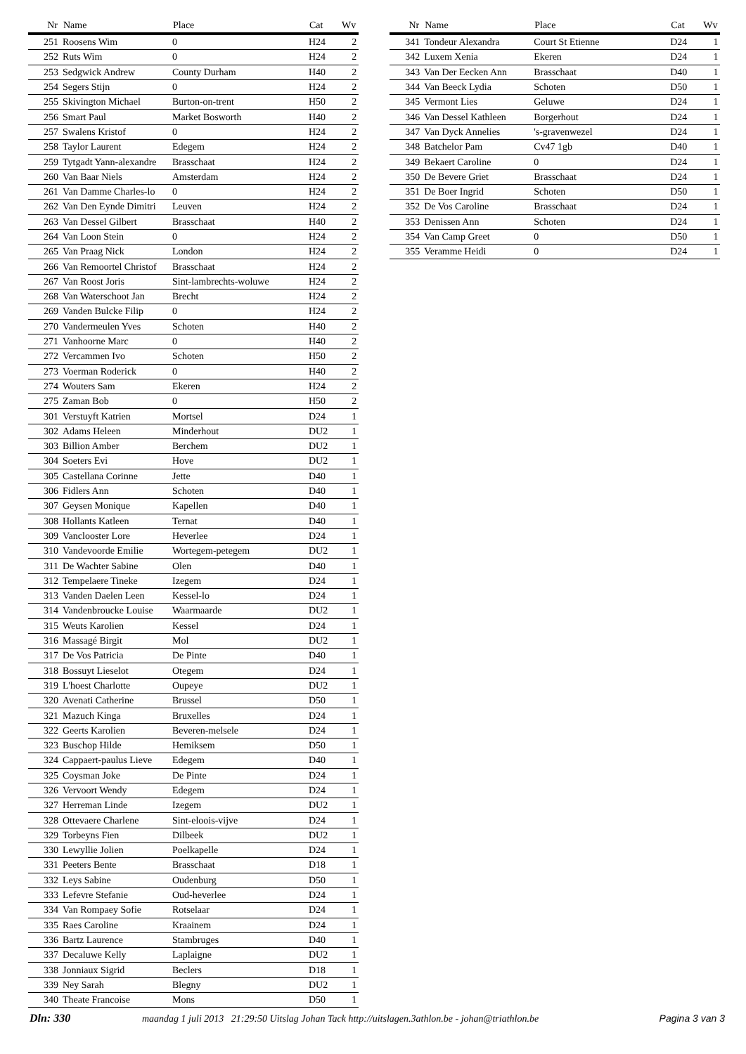| Nr | Name | Place | Cat | Wv |
| --- | --- | --- | --- | --- |
| 251 | Roosens Wim | 0 | H24 | 2 |
| 252 | Ruts Wim | 0 | H24 | 2 |
| 253 | Sedgwick Andrew | County Durham | H40 | 2 |
| 254 | Segers Stijn | 0 | H24 | 2 |
| 255 | Skivington Michael | Burton-on-trent | H50 | 2 |
| 256 | Smart Paul | Market Bosworth | H40 | 2 |
| 257 | Swalens Kristof | 0 | H24 | 2 |
| 258 | Taylor Laurent | Edegem | H24 | 2 |
| 259 | Tytgadt Yann-alexandre | Brasschaat | H24 | 2 |
| 260 | Van Baar Niels | Amsterdam | H24 | 2 |
| 261 | Van Damme Charles-lo | 0 | H24 | 2 |
| 262 | Van Den Eynde Dimitri | Leuven | H24 | 2 |
| 263 | Van Dessel Gilbert | Brasschaat | H40 | 2 |
| 264 | Van Loon Stein | 0 | H24 | 2 |
| 265 | Van Praag Nick | London | H24 | 2 |
| 266 | Van Remoortel Christof | Brasschaat | H24 | 2 |
| 267 | Van Roost Joris | Sint-lambrechts-woluwe | H24 | 2 |
| 268 | Van Waterschoot Jan | Brecht | H24 | 2 |
| 269 | Vanden Bulcke Filip | 0 | H24 | 2 |
| 270 | Vandermeulen Yves | Schoten | H40 | 2 |
| 271 | Vanhoorne Marc | 0 | H40 | 2 |
| 272 | Vercammen Ivo | Schoten | H50 | 2 |
| 273 | Voerman Roderick | 0 | H40 | 2 |
| 274 | Wouters Sam | Ekeren | H24 | 2 |
| 275 | Zaman Bob | 0 | H50 | 2 |
| 301 | Verstuyft Katrien | Mortsel | D24 | 1 |
| 302 | Adams Heleen | Minderhout | DU2 | 1 |
| 303 | Billion Amber | Berchem | DU2 | 1 |
| 304 | Soeters Evi | Hove | DU2 | 1 |
| 305 | Castellana Corinne | Jette | D40 | 1 |
| 306 | Fidlers Ann | Schoten | D40 | 1 |
| 307 | Geysen Monique | Kapellen | D40 | 1 |
| 308 | Hollants Katleen | Ternat | D40 | 1 |
| 309 | Vanclooster Lore | Heverlee | D24 | 1 |
| 310 | Vandevoorde Emilie | Wortegem-petegem | DU2 | 1 |
| 311 | De Wachter Sabine | Olen | D40 | 1 |
| 312 | Tempelaere Tineke | Izegem | D24 | 1 |
| 313 | Vanden Daelen Leen | Kessel-lo | D24 | 1 |
| 314 | Vandenbroucke Louise | Waarmaarde | DU2 | 1 |
| 315 | Weuts Karolien | Kessel | D24 | 1 |
| 316 | Massagé Birgit | Mol | DU2 | 1 |
| 317 | De Vos Patricia | De Pinte | D40 | 1 |
| 318 | Bossuyt Lieselot | Otegem | D24 | 1 |
| 319 | L'hoest Charlotte | Oupeye | DU2 | 1 |
| 320 | Avenati Catherine | Brussel | D50 | 1 |
| 321 | Mazuch Kinga | Bruxelles | D24 | 1 |
| 322 | Geerts Karolien | Beveren-melsele | D24 | 1 |
| 323 | Buschop Hilde | Hemiksem | D50 | 1 |
| 324 | Cappaert-paulus Lieve | Edegem | D40 | 1 |
| 325 | Coysman Joke | De Pinte | D24 | 1 |
| 326 | Vervoort Wendy | Edegem | D24 | 1 |
| 327 | Herreman Linde | Izegem | DU2 | 1 |
| 328 | Ottevaere Charlene | Sint-eloois-vijve | D24 | 1 |
| 329 | Torbeyns Fien | Dilbeek | DU2 | 1 |
| 330 | Lewyllie Jolien | Poelkapelle | D24 | 1 |
| 331 | Peeters Bente | Brasschaat | D18 | 1 |
| 332 | Leys Sabine | Oudenburg | D50 | 1 |
| 333 | Lefevre Stefanie | Oud-heverlee | D24 | 1 |
| 334 | Van Rompaey Sofie | Rotselaar | D24 | 1 |
| 335 | Raes Caroline | Kraainem | D24 | 1 |
| 336 | Bartz Laurence | Stambruges | D40 | 1 |
| 337 | Decaluwe Kelly | Laplaigne | DU2 | 1 |
| 338 | Jonniaux Sigrid | Beclers | D18 | 1 |
| 339 | Ney Sarah | Blegny | DU2 | 1 |
| 340 | Theate Francoise | Mons | D50 | 1 |
| Nr | Name | Place | Cat | Wv |
| --- | --- | --- | --- | --- |
| 341 | Tondeur Alexandra | Court St Etienne | D24 | 1 |
| 342 | Luxem Xenia | Ekeren | D24 | 1 |
| 343 | Van Der Eecken Ann | Brasschaat | D40 | 1 |
| 344 | Van Beeck Lydia | Schoten | D50 | 1 |
| 345 | Vermont Lies | Geluwe | D24 | 1 |
| 346 | Van Dessel Kathleen | Borgerhout | D24 | 1 |
| 347 | Van Dyck Annelies | 's-gravenwezel | D24 | 1 |
| 348 | Batchelor Pam | Cv47 1gb | D40 | 1 |
| 349 | Bekaert Caroline | 0 | D24 | 1 |
| 350 | De Bevere Griet | Brasschaat | D24 | 1 |
| 351 | De Boer Ingrid | Schoten | D50 | 1 |
| 352 | De Vos Caroline | Brasschaat | D24 | 1 |
| 353 | Denissen Ann | Schoten | D24 | 1 |
| 354 | Van Camp Greet | 0 | D50 | 1 |
| 355 | Veramme Heidi | 0 | D24 | 1 |
Dln: 330 maandag 1 juli 2013 21:29:50 Uitslag Johan Tack http://uitslagen.3athlon.be - johan@triathlon.be Pagina 3 van 3